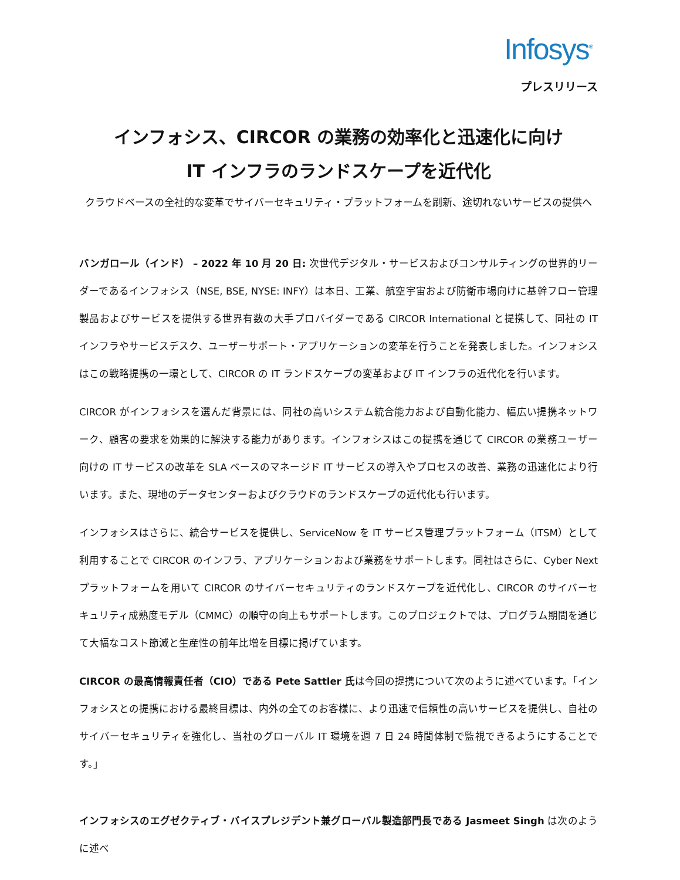Infosys<sup>®</sup>
プレスリリース
インフォシス、CIRCOR の業務の効率化と迅速化に向け
IT インフラのランドスケープを近代化
クラウドベースの全社的な変革でサイバーセキュリティ・プラットフォームを刷新、途切れないサービスの提供へ
バンガロール（インド） – 2022 年 10 月 20 日: 次世代デジタル・サービスおよびコンサルティングの世界的リーダーであるインフォシス（NSE, BSE, NYSE: INFY）は本日、工業、航空宇宙および防衛市場向けに基幹フロー管理製品およびサービスを提供する世界有数の大手プロバイダーである CIRCOR International と提携して、同社の IT インフラやサービスデスク、ユーザーサポート・アプリケーションの変革を行うことを発表しました。インフォシスはこの戦略提携の一環として、CIRCOR の IT ランドスケープの変革および IT インフラの近代化を行います。
CIRCOR がインフォシスを選んだ背景には、同社の高いシステム統合能力および自動化能力、幅広い提携ネットワーク、顧客の要求を効果的に解決する能力があります。インフォシスはこの提携を通じて CIRCOR の業務ユーザー向けの IT サービスの改革を SLA ベースのマネージド IT サービスの導入やプロセスの改善、業務の迅速化により行います。また、現地のデータセンターおよびクラウドのランドスケープの近代化も行います。
インフォシスはさらに、統合サービスを提供し、ServiceNow を IT サービス管理プラットフォーム（ITSM）として利用することで CIRCOR のインフラ、アプリケーションおよび業務をサポートします。同社はさらに、Cyber Next プラットフォームを用いて CIRCOR のサイバーセキュリティのランドスケープを近代化し、CIRCOR のサイバーセキュリティ成熟度モデル（CMMC）の順守の向上もサポートします。このプロジェクトでは、プログラム期間を通じて大幅なコスト節減と生産性の前年比増を目標に掲げています。
CIRCOR の最高情報責任者（CIO）である Pete Sattler 氏は今回の提携について次のように述べています。「インフォシスとの提携における最終目標は、内外の全てのお客様に、より迅速で信頼性の高いサービスを提供し、自社のサイバーセキュリティを強化し、当社のグローバル IT 環境を週 7 日 24 時間体制で監視できるようにすることです。」
インフォシスのエグゼクティブ・バイスプレジデント兼グローバル製造部門長である Jasmeet Singh は次のように述べ